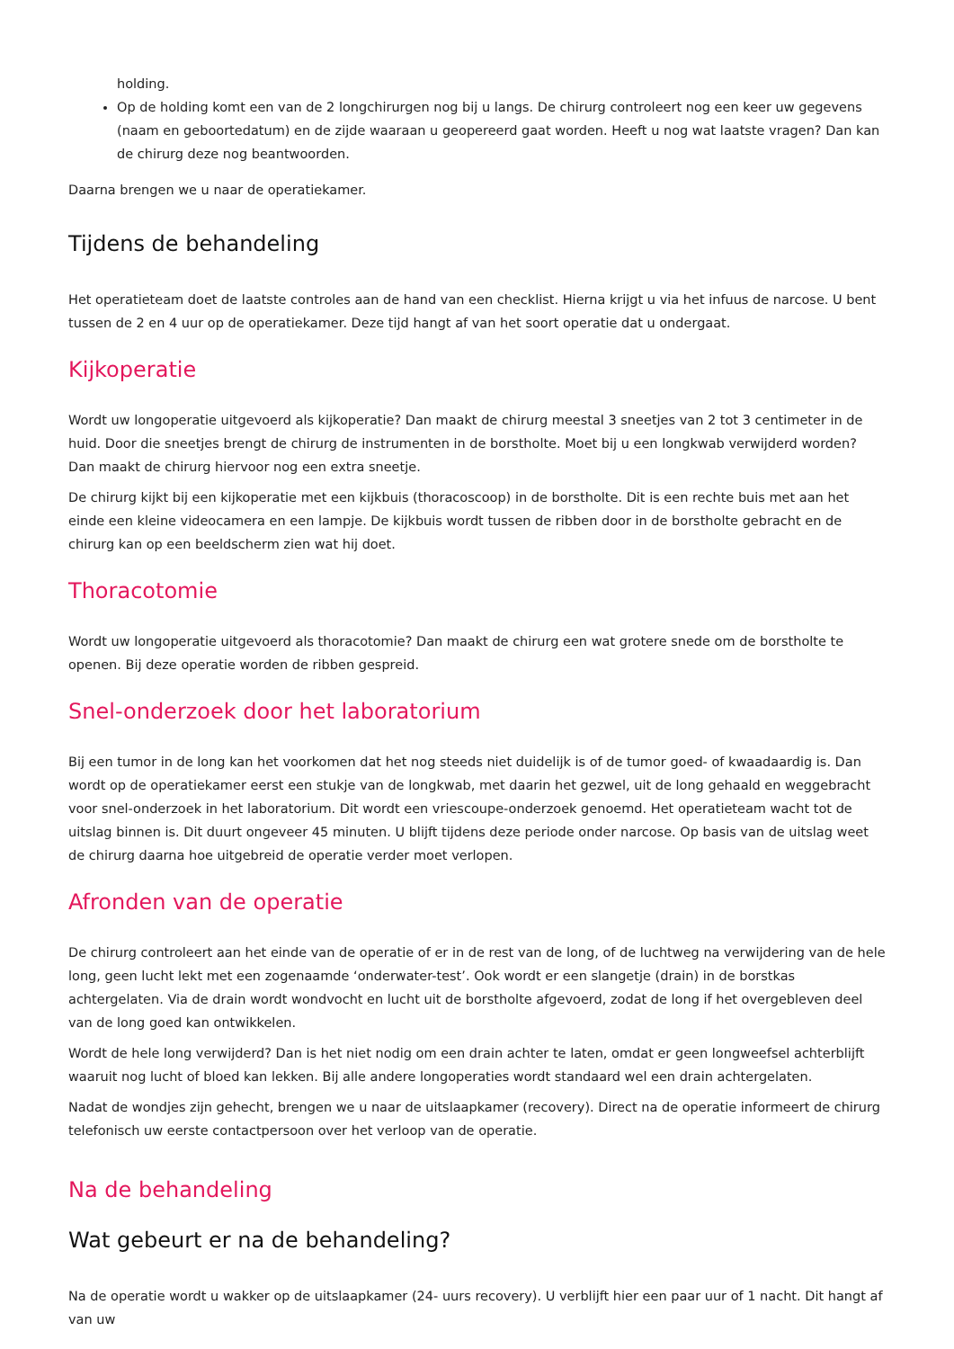holding.
Op de holding komt een van de 2 longchirurgen nog bij u langs. De chirurg controleert nog een keer uw gegevens (naam en geboortedatum) en de zijde waaraan u geopereerd gaat worden. Heeft u nog wat laatste vragen? Dan kan de chirurg deze nog beantwoorden.
Daarna brengen we u naar de operatiekamer.
Tijdens de behandeling
Het operatieteam doet de laatste controles aan de hand van een checklist. Hierna krijgt u via het infuus de narcose. U bent tussen de 2 en 4 uur op de operatiekamer. Deze tijd hangt af van het soort operatie dat u ondergaat.
Kijkoperatie
Wordt uw longoperatie uitgevoerd als kijkoperatie? Dan maakt de chirurg meestal 3 sneetjes van 2 tot 3 centimeter in de huid. Door die sneetjes brengt de chirurg de instrumenten in de borstholte. Moet bij u een longkwab verwijderd worden? Dan maakt de chirurg hiervoor nog een extra sneetje.
De chirurg kijkt bij een kijkoperatie met een kijkbuis (thoracoscoop) in de borstholte. Dit is een rechte buis met aan het einde een kleine videocamera en een lampje. De kijkbuis wordt tussen de ribben door in de borstholte gebracht en de chirurg kan op een beeldscherm zien wat hij doet.
Thoracotomie
Wordt uw longoperatie uitgevoerd als thoracotomie? Dan maakt de chirurg een wat grotere snede om de borstholte te openen. Bij deze operatie worden de ribben gespreid.
Snel-onderzoek door het laboratorium
Bij een tumor in de long kan het voorkomen dat het nog steeds niet duidelijk is of de tumor goed- of kwaadaardig is. Dan wordt op de operatiekamer eerst een stukje van de longkwab, met daarin het gezwel, uit de long gehaald en weggebracht voor snel-onderzoek in het laboratorium. Dit wordt een vriescoupe-onderzoek genoemd. Het operatieteam wacht tot de uitslag binnen is. Dit duurt ongeveer 45 minuten. U blijft tijdens deze periode onder narcose. Op basis van de uitslag weet de chirurg daarna hoe uitgebreid de operatie verder moet verlopen.
Afronden van de operatie
De chirurg controleert aan het einde van de operatie of er in de rest van de long, of de luchtweg na verwijdering van de hele long, geen lucht lekt met een zogenaamde ‘onderwater-test’. Ook wordt er een slangetje (drain) in de borstkas achtergelaten. Via de drain wordt wondvocht en lucht uit de borstholte afgevoerd, zodat de long if het overgebleven deel van de long goed kan ontwikkelen.
Wordt de hele long verwijderd? Dan is het niet nodig om een drain achter te laten, omdat er geen longweefsel achterblijft waaruit nog lucht of bloed kan lekken. Bij alle andere longoperaties wordt standaard wel een drain achtergelaten.
Nadat de wondjes zijn gehecht, brengen we u naar de uitslaapkamer (recovery). Direct na de operatie informeert de chirurg telefonisch uw eerste contactpersoon over het verloop van de operatie.
Na de behandeling
Wat gebeurt er na de behandeling?
Na de operatie wordt u wakker op de uitslaapkamer (24- uurs recovery). U verblijft hier een paar uur of 1 nacht. Dit hangt af van uw